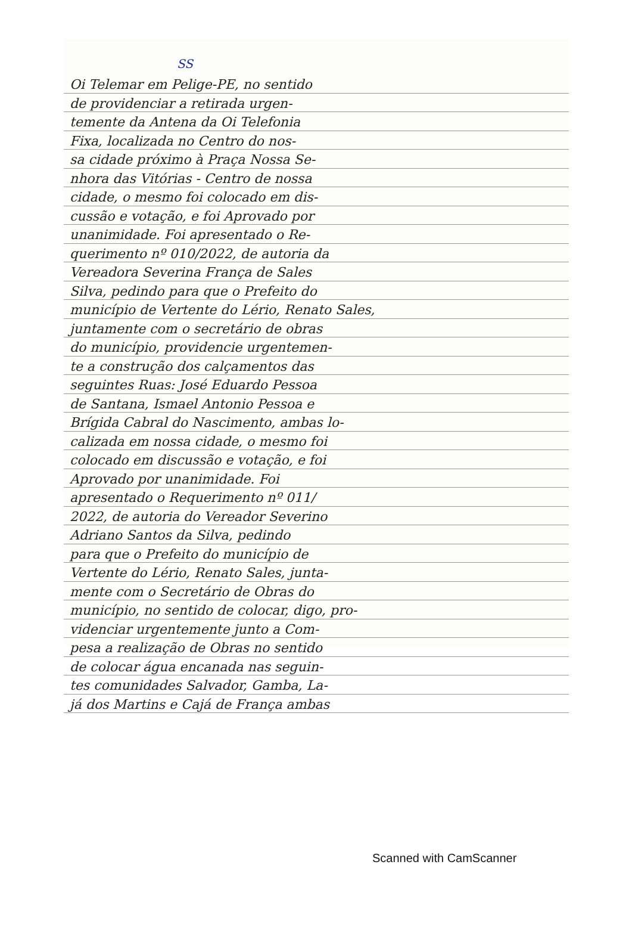SS
Oi Telemar em Pelige-PE, no sentido
de providenciar a retirada urgen-
temente da Antena da Oi Telefonia
Fixa, localizada no Centro do nos-
sa cidade próximo à Praça Nossa Se-
nhora das Vitórias - Centro de nossa
cidade, o mesmo foi colocado em dis-
cussão e votação, e foi Aprovado por
unanimidade. Foi apresentado o Re-
querimento nº 010/2022, de autoria da
Vereadora Severina França de Sales
Silva, pedindo para que o Prefeito do
município de Vertente do Lério, Renato Sales,
juntamente com o secretário de obras
do município, providencie urgentemen-
te a construção dos calçamentos das
seguintes Ruas: José Eduardo Pessoa
de Santana, Ismael Antonio Pessoa e
Brígida Cabral do Nascimento, ambas lo-
calizada em nossa cidade, o mesmo foi
colocado em discussão e votação, e foi
Aprovado por unanimidade. Foi
apresentado o Requerimento nº 011/
2022, de autoria do Vereador Severino
Adriano Santos da Silva, pedindo
para que o Prefeito do município de
Vertente do Lério, Renato Sales, junta-
mente com o Secretário de Obras do
município, no sentido de colocar, digo, pro-
videnciar urgentemente junto a Com-
pesa a realização de Obras no sentido
de colocar água encanada nas seguin-
tes comunidades Salvador, Gamba, La-
já dos Martins e Cajá de França ambas
Scanned with CamScanner